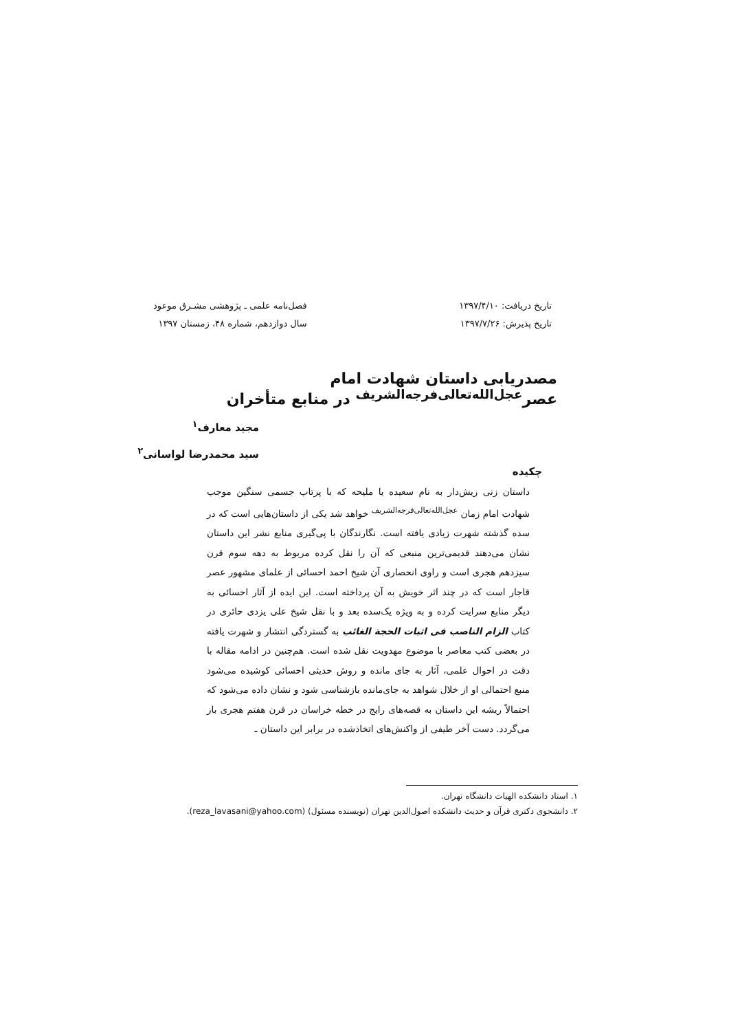تاریخ دریافت: ۱۳۹۷/۴/۱۰
تاریخ پذیرش: ۱۳۹۷/۷/۲۶
فصل‌نامه علمی ـ پژوهشی مشـرق موعود
سال دوازدهم، شماره ۴۸، زمستان ۱۳۹۷
مصدریابی داستان شهادت امام عصر<sup>عجل‌الله‌تعالی‌فرجه‌الشریف</sup> در منابع متأخران
مجید معارف<sup>۱</sup>
سید محمدرضا لواسانی<sup>۲</sup>
چکیده
داستان زنی ریش‌دار به نام سعیده یا ملیحه که با پرتاب جسمی سنگین موجب شهادت امام زمان <sup>عجل‌الله‌تعالی‌فرجه‌الشریف</sup> خواهد شد یکی از داستان‌هایی است که در سده گذشته شهرت زیادی یافته است. نگارندگان با پی‌گیری منابع نشر این داستان نشان می‌دهند قدیمی‌ترین منبعی که آن را نقل کرده مربوط به دهه سوم قرن سیزدهم هجری است و راوی انحصاری آن شیخ احمد احسائی از علمای مشهور عصر قاجار است که در چند اثر خویش به آن پرداخته است. این ایده از آثار احسائی به دیگر منابع سرایت کرده و به ویژه یک‌سده بعد و با نقل شیخ علی یزدی حائری در کتاب الزام الناصب فی اثبات الحجة الغائب به گستردگی انتشار و شهرت یافته در بعضی کتب معاصر با موضوع مهدویت نقل شده است. هم‌چنین در ادامه مقاله با دقت در احوال علمی، آثار به جای مانده و روش حدیثی احسائی کوشیده می‌شود منبع احتمالی او از خلال شواهد به جای‌مانده بازشناسی شود و نشان داده می‌شود که احتمالاً ریشه این داستان به قصه‌های رایج در خطه خراسان در قرن هفتم هجری باز می‌گردد. دست آخر طیفی از واکنش‌های اتخاذشده در برابر این داستان ـ
۱. استاد دانشکده الهیات دانشگاه تهران.
۲. دانشجوی دکتری قرآن و حدیث دانشکده اصول‌الدین تهران (نویسنده مسئول) (reza_lavasani@yahoo.com).